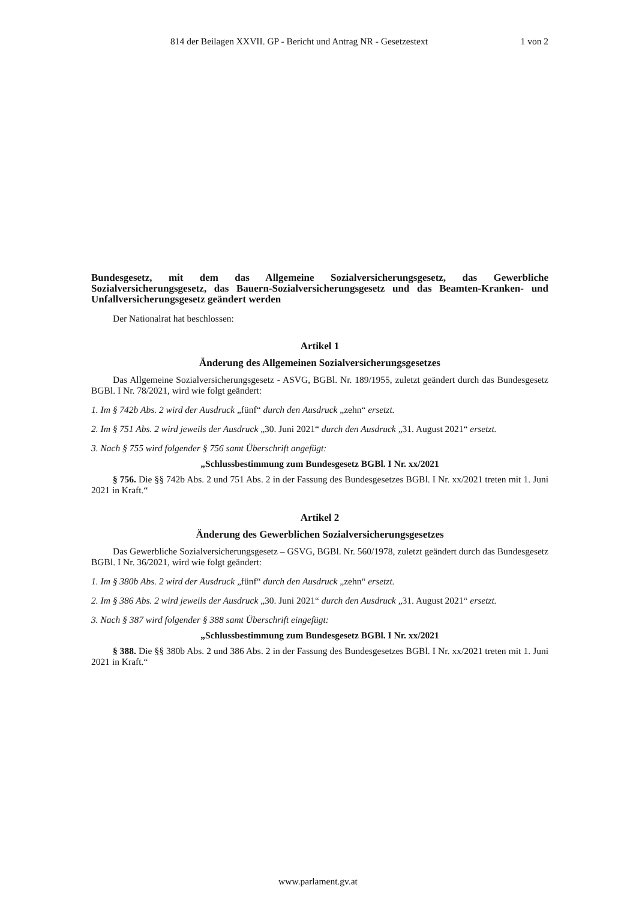814 der Beilagen XXVII. GP - Bericht und Antrag NR - Gesetzestext 1 von 2
Bundesgesetz, mit dem das Allgemeine Sozialversicherungsgesetz, das Gewerbliche Sozialversicherungsgesetz, das Bauern-Sozialversicherungsgesetz und das Beamten-Kranken- und Unfallversicherungsgesetz geändert werden
Der Nationalrat hat beschlossen:
Artikel 1
Änderung des Allgemeinen Sozialversicherungsgesetzes
Das Allgemeine Sozialversicherungsgesetz - ASVG, BGBl. Nr. 189/1955, zuletzt geändert durch das Bundesgesetz BGBl. I Nr. 78/2021, wird wie folgt geändert:
1. Im § 742b Abs. 2 wird der Ausdruck „fünf“ durch den Ausdruck „zehn“ ersetzt.
2. Im § 751 Abs. 2 wird jeweils der Ausdruck „30. Juni 2021“ durch den Ausdruck „31. August 2021“ ersetzt.
3. Nach § 755 wird folgender § 756 samt Überschrift angefügt:
„Schlussbestimmung zum Bundesgesetz BGBl. I Nr. xx/2021
§ 756. Die §§ 742b Abs. 2 und 751 Abs. 2 in der Fassung des Bundesgesetzes BGBl. I Nr. xx/2021 treten mit 1. Juni 2021 in Kraft.“
Artikel 2
Änderung des Gewerblichen Sozialversicherungsgesetzes
Das Gewerbliche Sozialversicherungsgesetz – GSVG, BGBl. Nr. 560/1978, zuletzt geändert durch das Bundesgesetz BGBl. I Nr. 36/2021, wird wie folgt geändert:
1. Im § 380b Abs. 2 wird der Ausdruck „fünf“ durch den Ausdruck „zehn“ ersetzt.
2. Im § 386 Abs. 2 wird jeweils der Ausdruck „30. Juni 2021“ durch den Ausdruck „31. August 2021“ ersetzt.
3. Nach § 387 wird folgender § 388 samt Überschrift eingefügt:
„Schlussbestimmung zum Bundesgesetz BGBl. I Nr. xx/2021
§ 388. Die §§ 380b Abs. 2 und 386 Abs. 2 in der Fassung des Bundesgesetzes BGBl. I Nr. xx/2021 treten mit 1. Juni 2021 in Kraft.“
www.parlament.gv.at